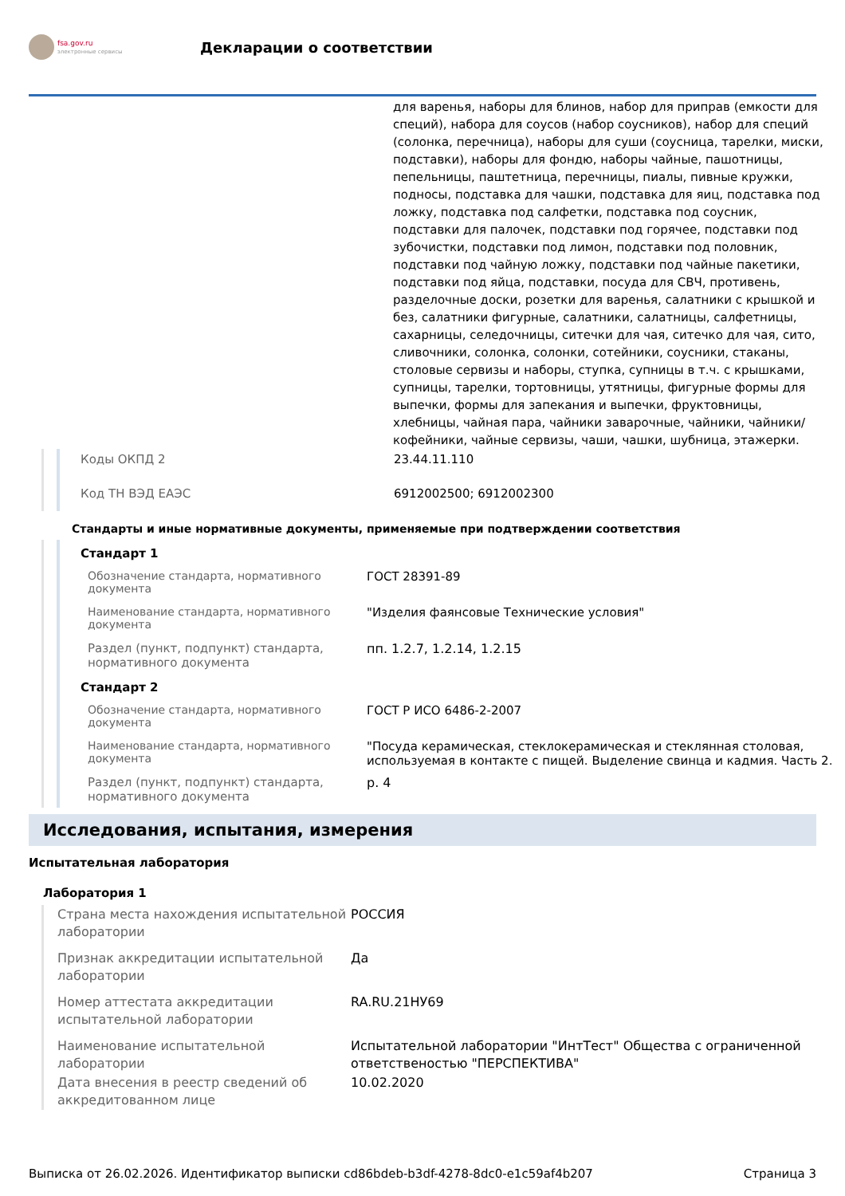fsa.gov.ru
электронные сервисы
Декларации о соответствии
для варенья, наборы для блинов, набор для приправ (емкости для специй), набора для соусов (набор соусников), набор для специй (солонка, перечница), наборы для суши (соусница, тарелки, миски, подставки), наборы для фондю, наборы чайные, пашотницы, пепельницы, паштетница, перечницы, пиалы, пивные кружки, подносы, подставка для чашки, подставка для яиц, подставка под ложку, подставка под салфетки, подставка под соусник, подставки для палочек, подставки под горячее, подставки под зубочистки, подставки под лимон, подставки под половник, подставки под чайную ложку, подставки под чайные пакетики, подставки под яйца, подставки, посуда для СВЧ, противень, разделочные доски, розетки для варенья, салатники с крышкой и без, салатники фигурные, салатники, салатницы, салфетницы, сахарницы, селедочницы, ситечки для чая, ситечко для чая, сито, сливочники, солонка, солонки, сотейники, соусники, стаканы, столовые сервизы и наборы, ступка, супницы в т.ч. с крышками, супницы, тарелки, тортовницы, утятницы, фигурные формы для выпечки, формы для запекания и выпечки, фруктовницы, хлебницы, чайная пара, чайники заварочные, чайники, чайники/кофейники, чайные сервизы, чаши, чашки, шубница, этажерки.
Коды ОКПД 2 23.44.11.110
Код ТН ВЭД ЕАЭС 6912002500; 6912002300
Стандарты и иные нормативные документы, применяемые при подтверждении соответствия
Стандарт 1
| Обозначение стандарта, нормативного документа | ГОСТ 28391-89 |
| Наименование стандарта, нормативного документа | "Изделия фаянсовые Технические условия" |
| Раздел (пункт, подпункт) стандарта, нормативного документа | пп. 1.2.7, 1.2.14, 1.2.15 |
Стандарт 2
| Обозначение стандарта, нормативного документа | ГОСТ Р ИСО 6486-2-2007 |
| Наименование стандарта, нормативного документа | "Посуда керамическая, стеклокерамическая и стеклянная столовая, используемая в контакте с пищей. Выделение свинца и кадмия. Часть 2. |
| Раздел (пункт, подпункт) стандарта, нормативного документа | р. 4 |
Исследования, испытания, измерения
Испытательная лаборатория
Лаборатория 1
| Страна места нахождения испытательной лаборатории | РОССИЯ |
| Признак аккредитации испытательной лаборатории | Да |
| Номер аттестата аккредитации испытательной лаборатории | RA.RU.21НУ69 |
| Наименование испытательной лаборатории | Испытательной лаборатории "ИнтТест" Общества с ограниченной ответственостью "ПЕРСПЕКТИВА" |
| Дата внесения в реестр сведений об аккредитованном лице | 10.02.2020 |
Выписка от 26.02.2026. Идентификатор выписки cd86bdeb-b3df-4278-8dc0-e1c59af4b207 Страница 3